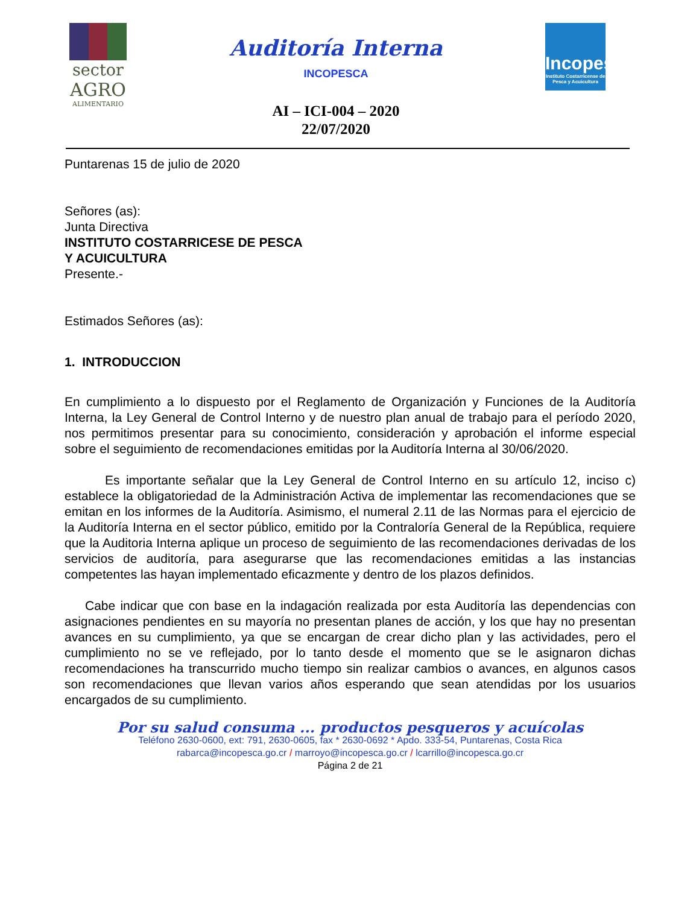sector
AGRO
ALIMENTARIO
Auditoría Interna
INCOPESCA
AI – ICI-004 – 2020
22/07/2020
Incopesca
Instituto Costarricense de Pesca y Acuicultura
Puntarenas 15 de julio de 2020
Señores (as):
Junta Directiva
INSTITUTO COSTARRICESE DE PESCA
Y ACUICULTURA
Presente.-
Estimados Señores (as):
1. INTRODUCCION
En cumplimiento a lo dispuesto por el Reglamento de Organización y Funciones de la Auditoría Interna, la Ley General de Control Interno y de nuestro plan anual de trabajo para el período 2020, nos permitimos presentar para su conocimiento, consideración y aprobación el informe especial sobre el seguimiento de recomendaciones emitidas por la Auditoría Interna al 30/06/2020.
Es importante señalar que la Ley General de Control Interno en su artículo 12, inciso c) establece la obligatoriedad de la Administración Activa de implementar las recomendaciones que se emitan en los informes de la Auditoría. Asimismo, el numeral 2.11 de las Normas para el ejercicio de la Auditoría Interna en el sector público, emitido por la Contraloría General de la República, requiere que la Auditoria Interna aplique un proceso de seguimiento de las recomendaciones derivadas de los servicios de auditoría, para asegurarse que las recomendaciones emitidas a las instancias competentes las hayan implementado eficazmente y dentro de los plazos definidos.
Cabe indicar que con base en la indagación realizada por esta Auditoría las dependencias con asignaciones pendientes en su mayoría no presentan planes de acción, y los que hay no presentan avances en su cumplimiento, ya que se encargan de crear dicho plan y las actividades, pero el cumplimiento no se ve reflejado, por lo tanto desde el momento que se le asignaron dichas recomendaciones ha transcurrido mucho tiempo sin realizar cambios o avances, en algunos casos son recomendaciones que llevan varios años esperando que sean atendidas por los usuarios encargados de su cumplimiento.
Por su salud consuma ... productos pesqueros y acuícolas
Teléfono 2630-0600, ext: 791, 2630-0605, fax * 2630-0692 * Apdo. 333-54, Puntarenas, Costa Rica
rabarca@incopesca.go.cr / marroyo@incopesca.go.cr / lcarrillo@incopesca.go.cr
Página 2 de 21